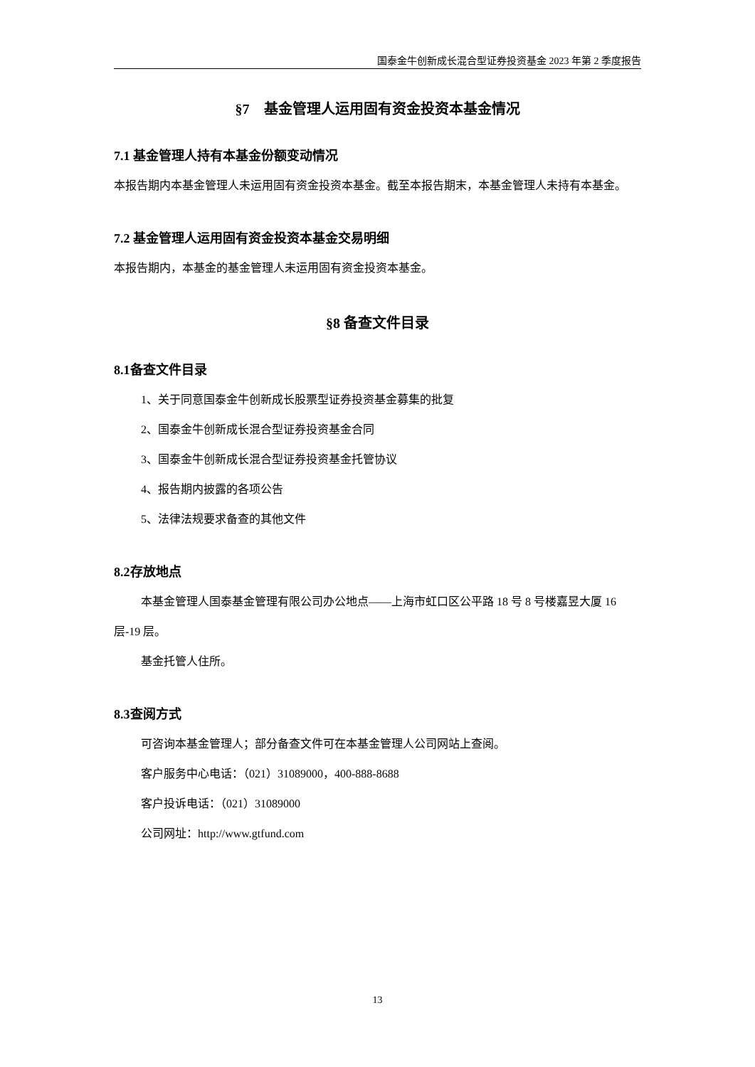国泰金牛创新成长混合型证券投资基金 2023 年第 2 季度报告
§7　基金管理人运用固有资金投资本基金情况
7.1 基金管理人持有本基金份额变动情况
本报告期内本基金管理人未运用固有资金投资本基金。截至本报告期末，本基金管理人未持有本基金。
7.2 基金管理人运用固有资金投资本基金交易明细
本报告期内，本基金的基金管理人未运用固有资金投资本基金。
§8 备查文件目录
8.1备查文件目录
1、关于同意国泰金牛创新成长股票型证券投资基金募集的批复
2、国泰金牛创新成长混合型证券投资基金合同
3、国泰金牛创新成长混合型证券投资基金托管协议
4、报告期内披露的各项公告
5、法律法规要求备查的其他文件
8.2存放地点
本基金管理人国泰基金管理有限公司办公地点——上海市虹口区公平路 18 号 8 号楼嘉昱大厦 16 层-19 层。
基金托管人住所。
8.3查阅方式
可咨询本基金管理人；部分备查文件可在本基金管理人公司网站上查阅。
客户服务中心电话：（021）31089000，400-888-8688
客户投诉电话：（021）31089000
公司网址：http://www.gtfund.com
13